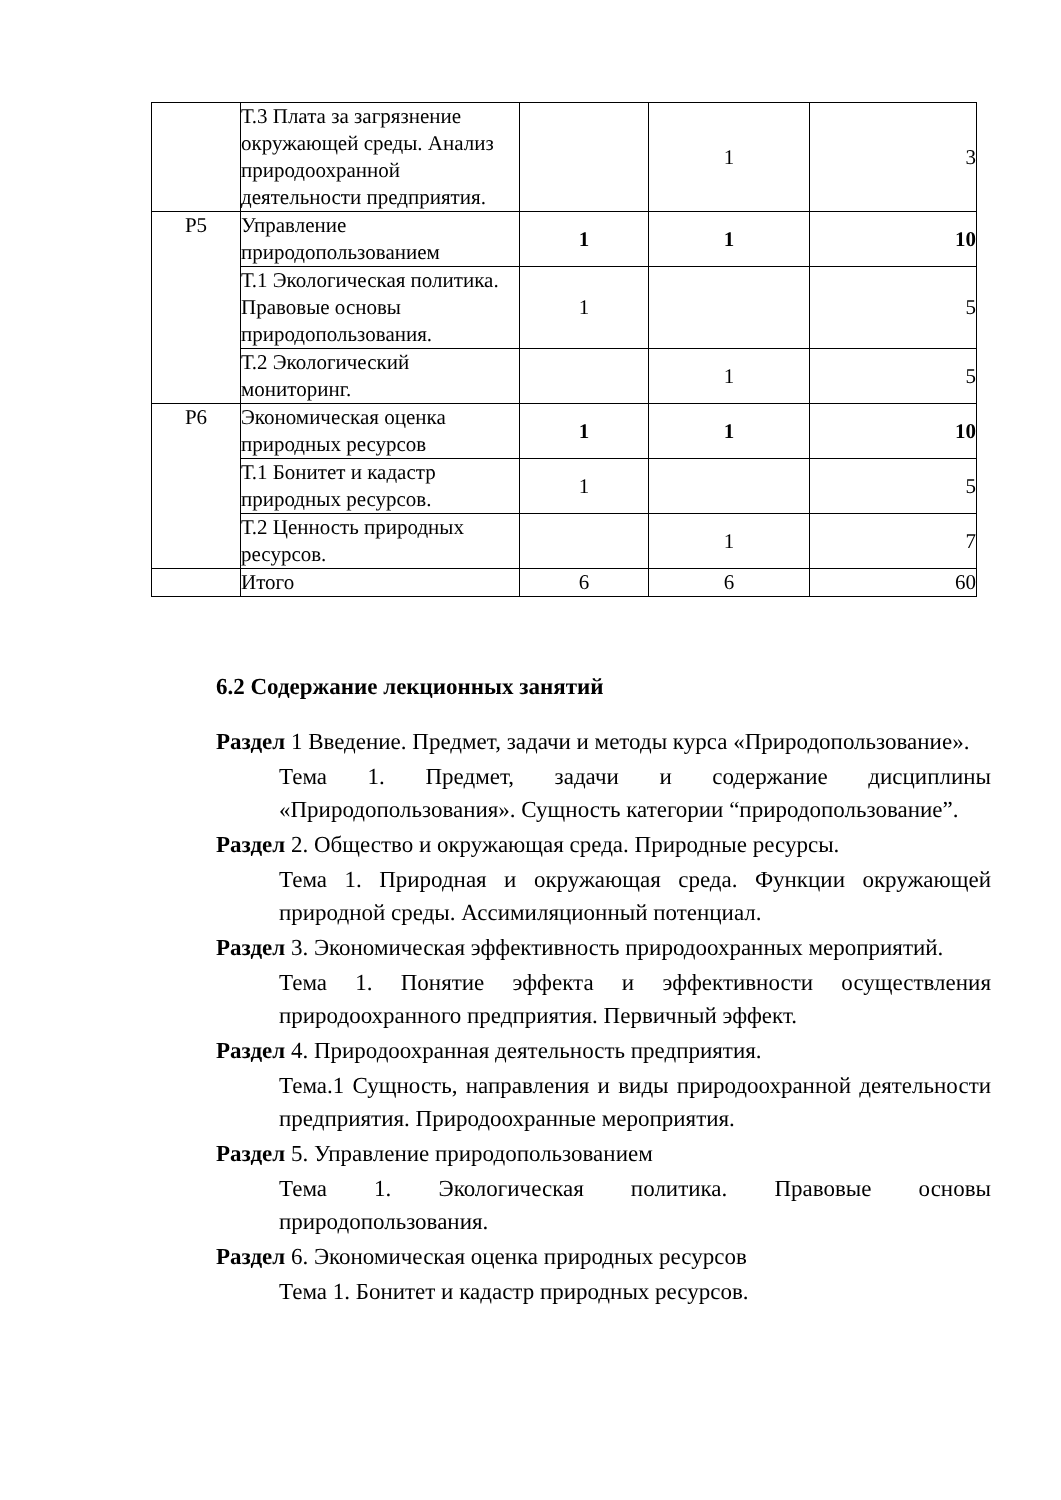| | Т.3 Плата за загрязнение окружающей среды. Анализ природоохранной деятельности предприятия. | | 1 | 3 |
| Р5 | Управление природопользованием | 1 | 1 | 10 |
| | Т.1 Экологическая политика. Правовые основы природопользования. | 1 | | 5 |
| | Т.2 Экологический мониторинг. | | 1 | 5 |
| Р6 | Экономическая оценка природных ресурсов | 1 | 1 | 10 |
| | Т.1 Бонитет и кадастр природных ресурсов. | 1 | | 5 |
| | Т.2 Ценность природных ресурсов. | | 1 | 7 |
| | Итого | 6 | 6 | 60 |
6.2 Содержание лекционных занятий
Раздел 1 Введение. Предмет, задачи и методы курса «Природопользование».
Тема 1. Предмет, задачи и содержание дисциплины «Природопользования». Сущность категории “природопользование”.
Раздел 2. Общество и окружающая среда. Природные ресурсы.
Тема 1. Природная и окружающая среда. Функции окружающей природной среды. Ассимиляционный потенциал.
Раздел 3. Экономическая эффективность природоохранных мероприятий.
Тема 1. Понятие эффекта и эффективности осуществления природоохранного предприятия. Первичный эффект.
Раздел 4. Природоохранная деятельность предприятия.
Тема.1 Сущность, направления и виды природоохранной деятельности предприятия. Природоохранные мероприятия.
Раздел 5. Управление природопользованием
Тема 1. Экологическая политика. Правовые основы природопользования.
Раздел 6. Экономическая оценка природных ресурсов
Тема 1. Бонитет и кадастр природных ресурсов.